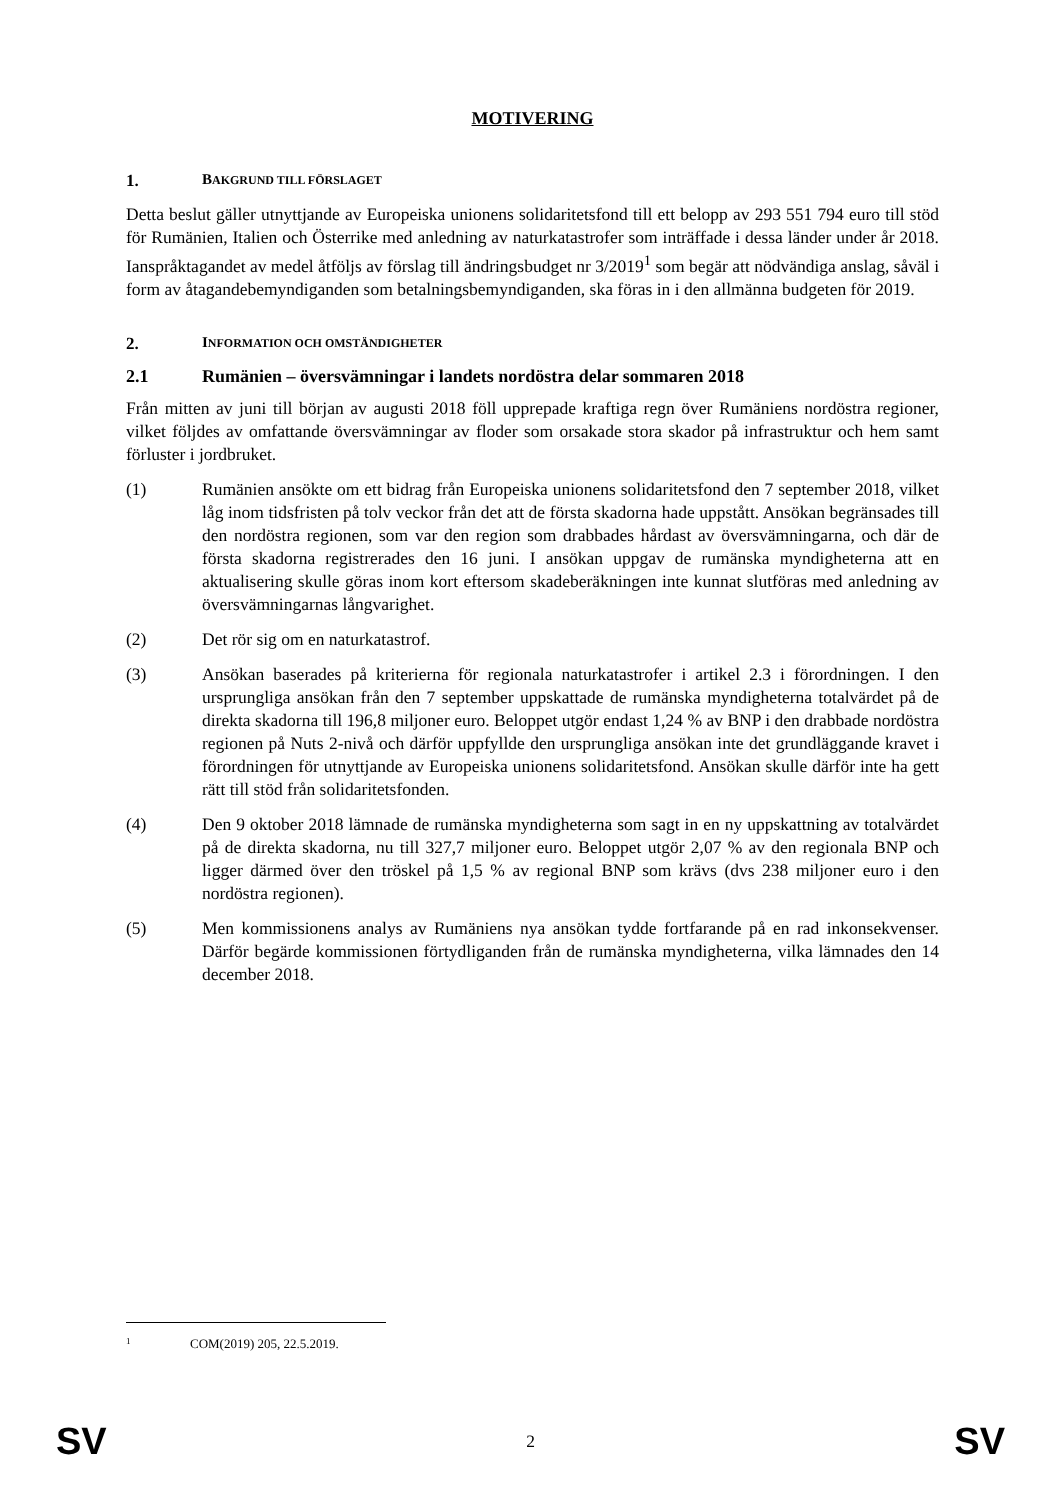MOTIVERING
1. BAKGRUND TILL FÖRSLAGET
Detta beslut gäller utnyttjande av Europeiska unionens solidaritetsfond till ett belopp av 293 551 794 euro till stöd för Rumänien, Italien och Österrike med anledning av naturkatastrofer som inträffade i dessa länder under år 2018. Ianspråktagandet av medel åtföljs av förslag till ändringsbudget nr 3/2019<sup>1</sup> som begär att nödvändiga anslag, såväl i form av åtagandebemyndiganden som betalningsbemyndiganden, ska föras in i den allmänna budgeten för 2019.
2. INFORMATION OCH OMSTÄNDIGHETER
2.1 Rumänien – översvämningar i landets nordöstra delar sommaren 2018
Från mitten av juni till början av augusti 2018 föll upprepade kraftiga regn över Rumäniens nordöstra regioner, vilket följdes av omfattande översvämningar av floder som orsakade stora skador på infrastruktur och hem samt förluster i jordbruket.
(1) Rumänien ansökte om ett bidrag från Europeiska unionens solidaritetsfond den 7 september 2018, vilket låg inom tidsfristen på tolv veckor från det att de första skadorna hade uppstått. Ansökan begränsades till den nordöstra regionen, som var den region som drabbades hårdast av översvämningarna, och där de första skadorna registrerades den 16 juni. I ansökan uppgav de rumänska myndigheterna att en aktualisering skulle göras inom kort eftersom skadeberäkningen inte kunnat slutföras med anledning av översvämningarnas långvarighet.
(2) Det rör sig om en naturkatastrof.
(3) Ansökan baserades på kriterierna för regionala naturkatastrofer i artikel 2.3 i förordningen. I den ursprungliga ansökan från den 7 september uppskattade de rumänska myndigheterna totalvärdet på de direkta skadorna till 196,8 miljoner euro. Beloppet utgör endast 1,24 % av BNP i den drabbade nordöstra regionen på Nuts 2-nivå och därför uppfyllde den ursprungliga ansökan inte det grundläggande kravet i förordningen för utnyttjande av Europeiska unionens solidaritetsfond. Ansökan skulle därför inte ha gett rätt till stöd från solidaritetsfonden.
(4) Den 9 oktober 2018 lämnade de rumänska myndigheterna som sagt in en ny uppskattning av totalvärdet på de direkta skadorna, nu till 327,7 miljoner euro. Beloppet utgör 2,07 % av den regionala BNP och ligger därmed över den tröskel på 1,5 % av regional BNP som krävs (dvs 238 miljoner euro i den nordöstra regionen).
(5) Men kommissionens analys av Rumäniens nya ansökan tydde fortfarande på en rad inkonsekvenser. Därför begärde kommissionen förtydliganden från de rumänska myndigheterna, vilka lämnades den 14 december 2018.
<sup>1</sup> COM(2019) 205, 22.5.2019.
SV 2 SV